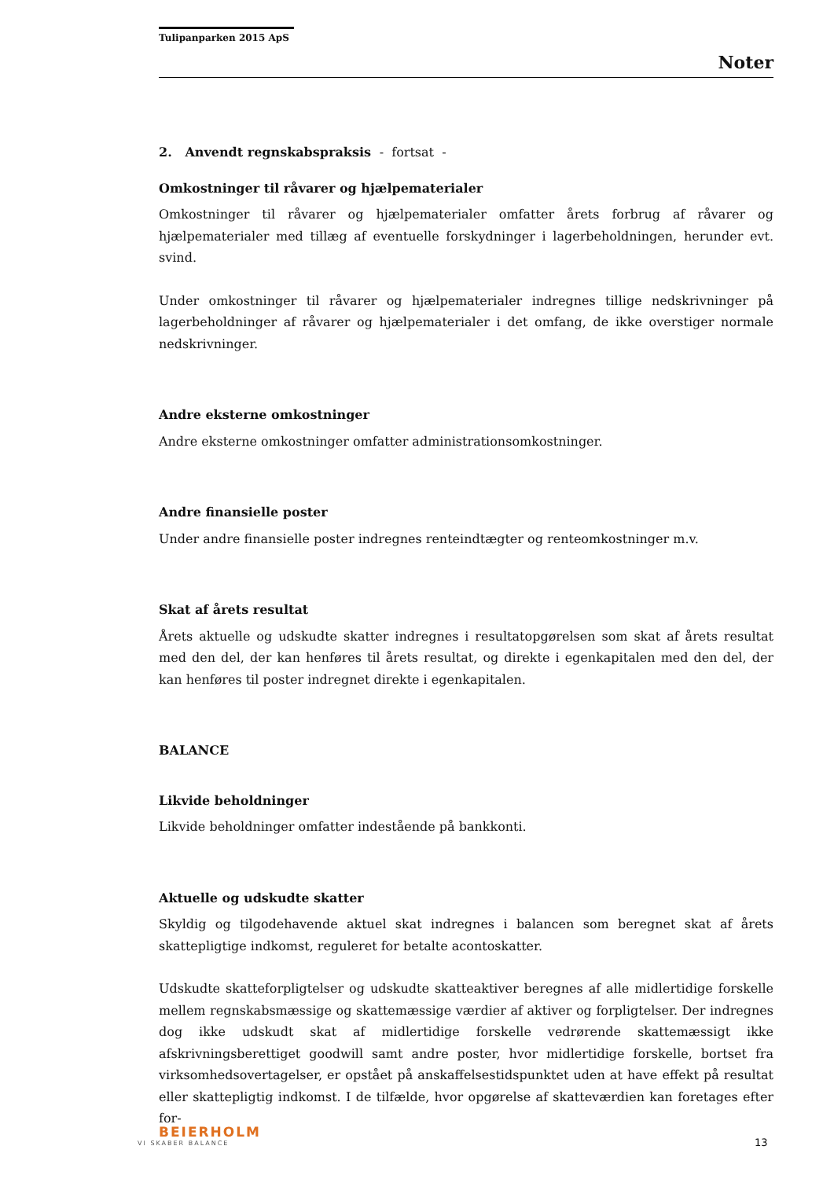Tulipanparken 2015 ApS
Noter
2. Anvendt regnskabspraksis - fortsat -
Omkostninger til råvarer og hjælpematerialer
Omkostninger til råvarer og hjælpematerialer omfatter årets forbrug af råvarer og hjælpematerialer med tillæg af eventuelle forskydninger i lagerbeholdningen, herunder evt. svind.
Under omkostninger til råvarer og hjælpematerialer indregnes tillige nedskrivninger på lagerbeholdninger af råvarer og hjælpematerialer i det omfang, de ikke overstiger normale nedskrivninger.
Andre eksterne omkostninger
Andre eksterne omkostninger omfatter administrationsomkostninger.
Andre finansielle poster
Under andre finansielle poster indregnes renteindtægter og renteomkostninger m.v.
Skat af årets resultat
Årets aktuelle og udskudte skatter indregnes i resultatopgørelsen som skat af årets resultat med den del, der kan henføres til årets resultat, og direkte i egenkapitalen med den del, der kan henføres til poster indregnet direkte i egenkapitalen.
BALANCE
Likvide beholdninger
Likvide beholdninger omfatter indestående på bankkonti.
Aktuelle og udskudte skatter
Skyldig og tilgodehavende aktuel skat indregnes i balancen som beregnet skat af årets skattepligtige indkomst, reguleret for betalte acontoskatter.
Udskudte skatteforpligtelser og udskudte skatteaktiver beregnes af alle midlertidige forskelle mellem regnskabsmæssige og skattemæssige værdier af aktiver og forpligtelser. Der indregnes dog ikke udskudt skat af midlertidige forskelle vedrørende skattemæssigt ikke afskrivningsberettiget goodwill samt andre poster, hvor midlertidige forskelle, bortset fra virksomhedsovertagelser, er opstået på anskaffelsestidspunktet uden at have effekt på resultat eller skattepligtig indkomst. I de tilfælde, hvor opgørelse af skatteværdien kan foretages efter for-
BEIERHOLM
VI SKABER BALANCE
13